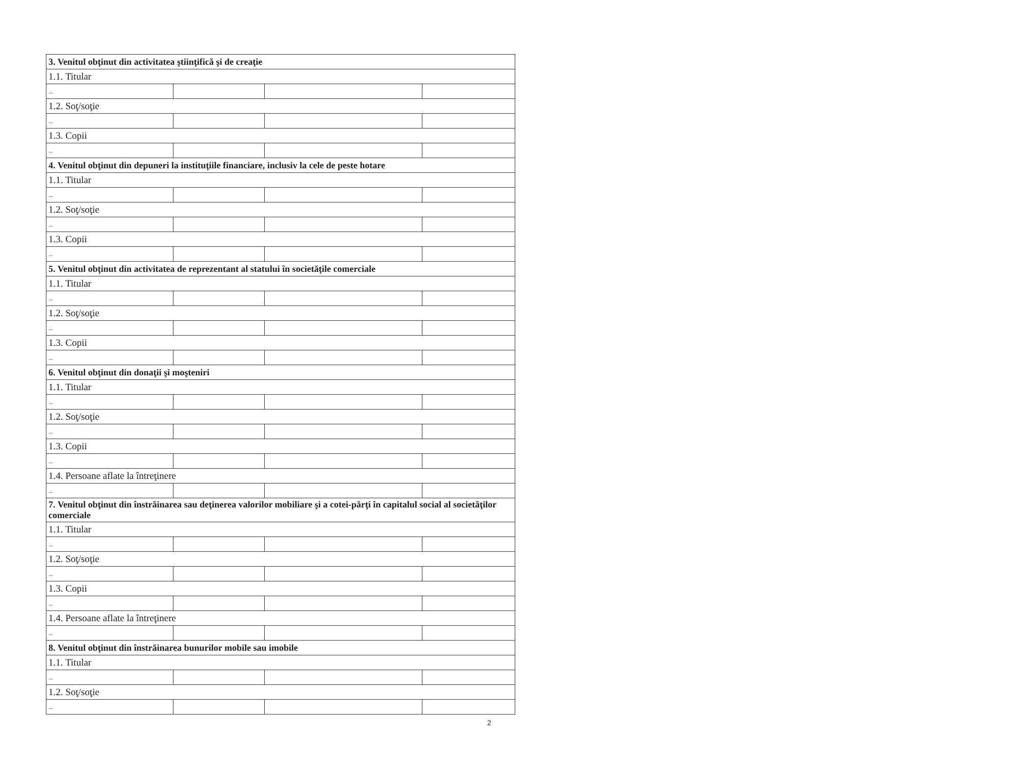| 3. Venitul obţinut din activitatea ştiinţifică şi de creaţie | | | |
| 1.1. Titular | | | |
| ... | | | |
| 1.2. Soţ/soţie | | | |
| ... | | | |
| 1.3. Copii | | | |
| ... | | | |
| 4. Venitul obţinut din depuneri la instituţiile financiare, inclusiv la cele de peste hotare | | | |
| 1.1. Titular | | | |
| ... | | | |
| 1.2. Soţ/soţie | | | |
| ... | | | |
| 1.3. Copii | | | |
| ... | | | |
| 5. Venitul obţinut din activitatea de reprezentant al statului în societăţile comerciale | | | |
| 1.1. Titular | | | |
| ... | | | |
| 1.2. Soţ/soţie | | | |
| ... | | | |
| 1.3. Copii | | | |
| ... | | | |
| 6. Venitul obţinut din donaţii şi moşteniri | | | |
| 1.1. Titular | | | |
| ... | | | |
| 1.2. Soţ/soţie | | | |
| ... | | | |
| 1.3. Copii | | | |
| ... | | | |
| 1.4. Persoane aflate la întreţinere | | | |
| ... | | | |
| 7. Venitul obţinut din înstrăinarea sau deţinerea valorilor mobiliare şi a cotei-părţi în capitalul social al societăţilor comerciale | | | |
| 1.1. Titular | | | |
| ... | | | |
| 1.2. Soţ/soţie | | | |
| ... | | | |
| 1.3. Copii | | | |
| ... | | | |
| 1.4. Persoane aflate la întreţinere | | | |
| ... | | | |
| 8. Venitul obţinut din înstrăinarea bunurilor mobile sau imobile | | | |
| 1.1. Titular | | | |
| ... | | | |
| 1.2. Soţ/soţie | | | |
| ... | | | |
2